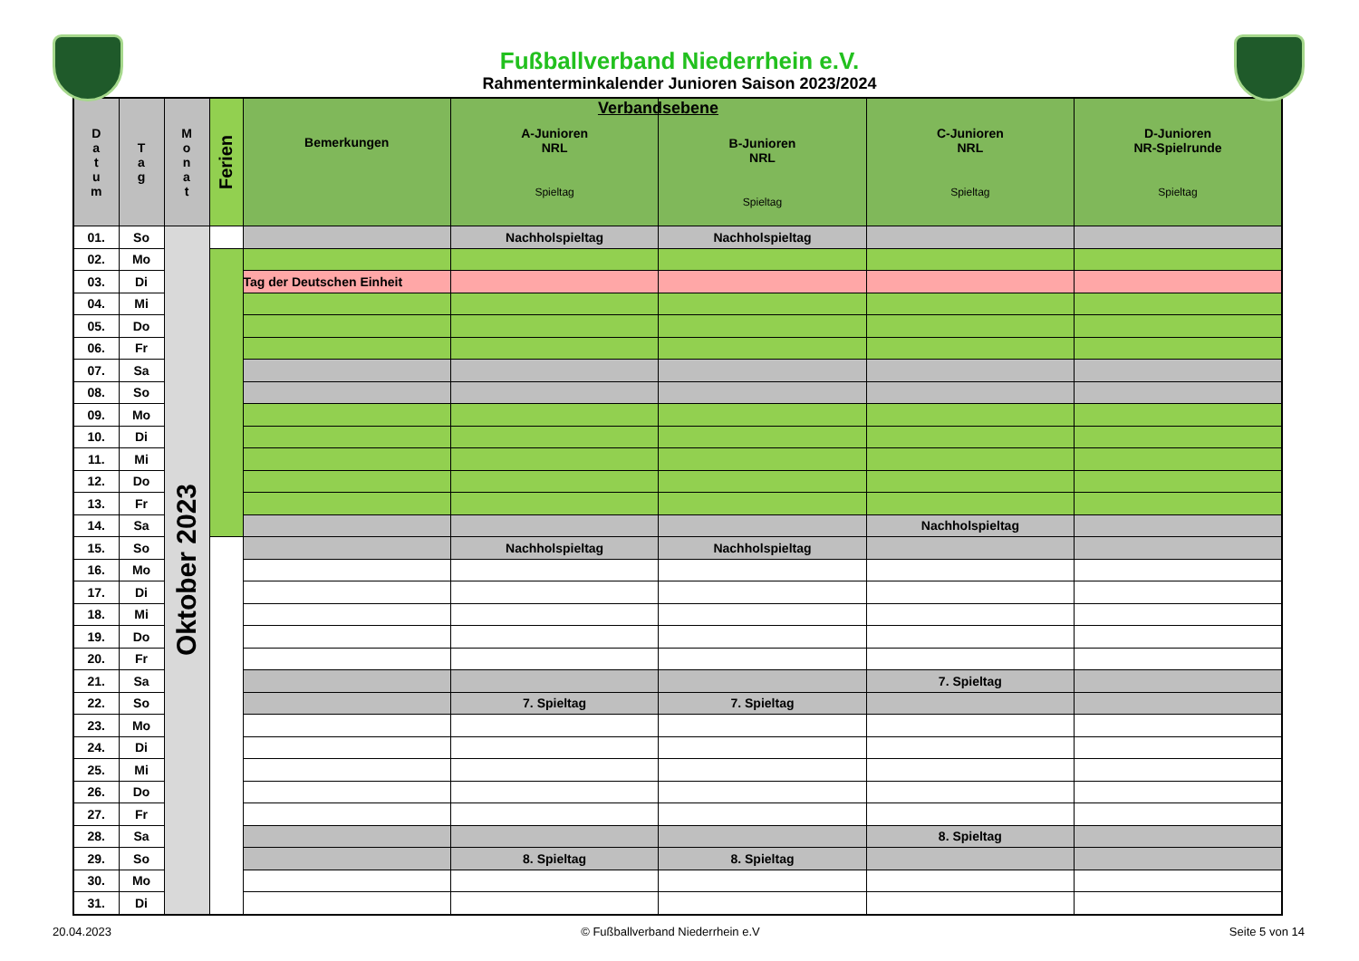Fußballverband Niederrhein e.V.
Rahmenterminkalender Junioren Saison 2023/2024
| D a t u m | T a g | M o n a t | Ferien | Bemerkungen | A-Junioren NRL Spieltag | Verbandsebene B-Junioren NRL Spieltag | C-Junioren NRL Spieltag | D-Junioren NR-Spielrunde Spieltag |
| --- | --- | --- | --- | --- | --- | --- | --- | --- |
| 01. | So | Oktober 2023 | | | Nachholspieltag | Nachholspieltag | | |
| 02. | Mo | | | | | | | |
| 03. | Di | | | Tag der Deutschen Einheit | | | | |
| 04. | Mi | | | | | | | |
| 05. | Do | | | | | | | |
| 06. | Fr | | | | | | | |
| 07. | Sa | | | | | | | |
| 08. | So | | | | | | | |
| 09. | Mo | | | | | | | |
| 10. | Di | | | | | | | |
| 11. | Mi | | | | | | | |
| 12. | Do | | | | | | | |
| 13. | Fr | | | | | | | |
| 14. | Sa | | | | | | Nachholspieltag | |
| 15. | So | | | | Nachholspieltag | Nachholspieltag | | |
| 16. | Mo | | | | | | | |
| 17. | Di | | | | | | | |
| 18. | Mi | | | | | | | |
| 19. | Do | | | | | | | |
| 20. | Fr | | | | | | | |
| 21. | Sa | | | | | | 7. Spieltag | |
| 22. | So | | | | 7. Spieltag | 7. Spieltag | | |
| 23. | Mo | | | | | | | |
| 24. | Di | | | | | | | |
| 25. | Mi | | | | | | | |
| 26. | Do | | | | | | | |
| 27. | Fr | | | | | | | |
| 28. | Sa | | | | | | 8. Spieltag | |
| 29. | So | | | | 8. Spieltag | 8. Spieltag | | |
| 30. | Mo | | | | | | | |
| 31. | Di | | | | | | | |
20.04.2023 © Fußballverband Niederrhein e.V Seite 5 von 14